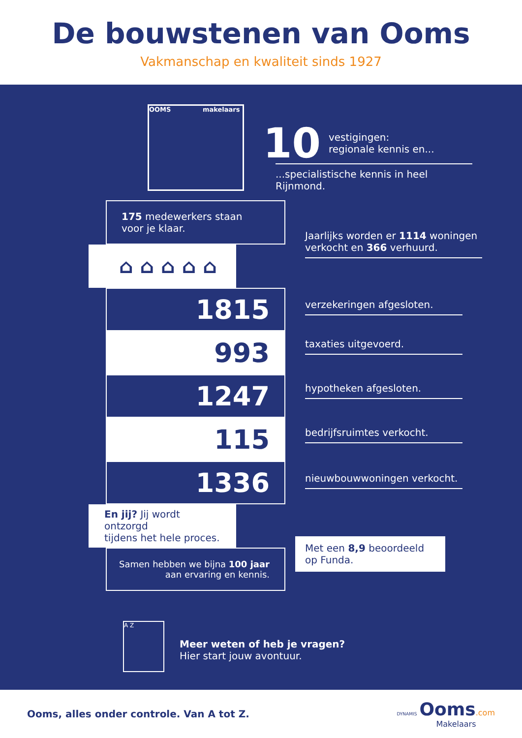De bouwstenen van Ooms
Vakmanschap en kwaliteit sinds 1927
OOMS makelaars
10 vestigingen:
regionale kennis en...
...specialistische kennis in heel Rijnmond.
175 medewerkers staan
voor je klaar.
⌂ ⌂ ⌂ ⌂ ⌂
1815
993
1247
115
1336
En jij? Jij wordt ontzorgd
tijdens het hele proces.
Samen hebben we bijna 100 jaar
aan ervaring en kennis.
Jaarlijks worden er 1114 woningen verkocht en 366 verhuurd.
verzekeringen afgesloten.
taxaties uitgevoerd.
hypotheken afgesloten.
bedrijfsruimtes verkocht.
nieuwbouwwoningen verkocht.
Met een 8,9 beoordeeld op Funda.
A Z
Meer weten of heb je vragen?
Hier start jouw avontuur.
Ooms, alles onder controle. Van A tot Z.
DYNAMIS Ooms.com
Makelaars